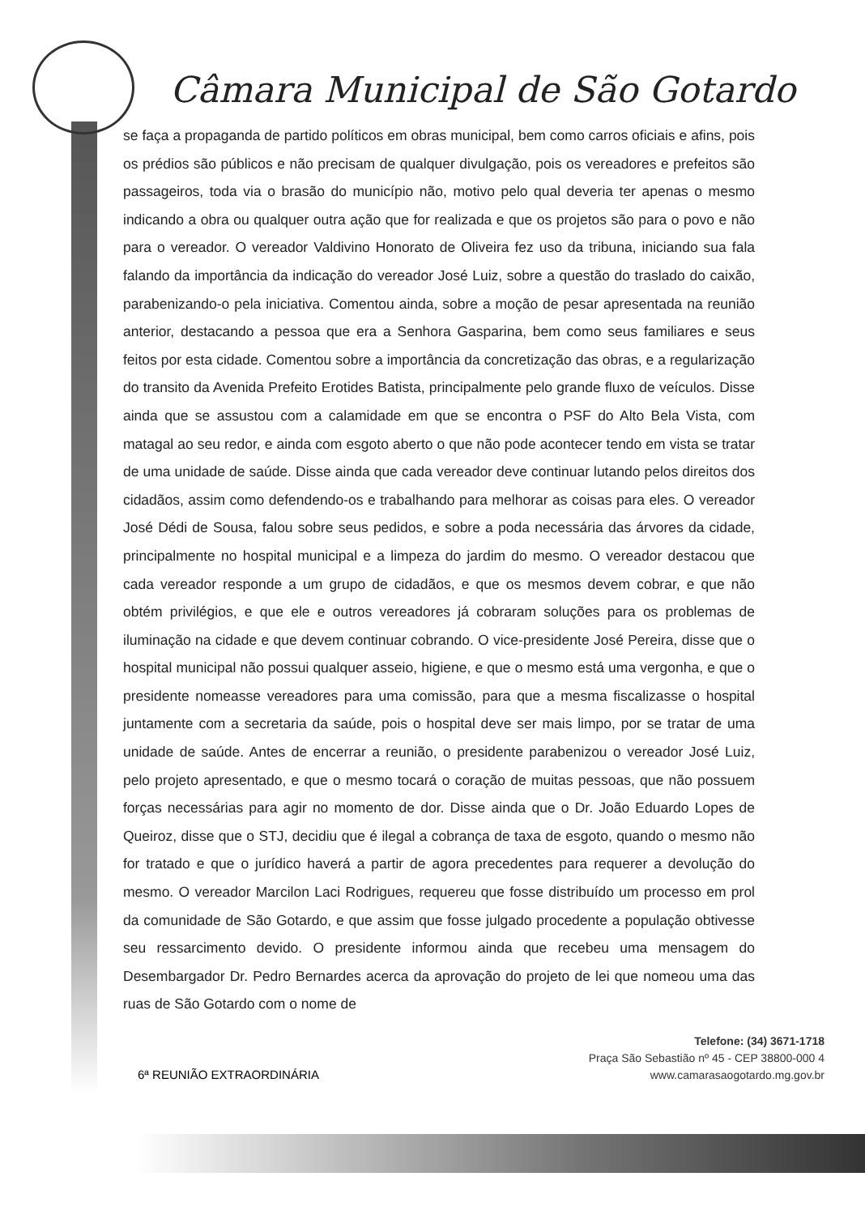Câmara Municipal de São Gotardo
se faça a propaganda de partido políticos em obras municipal, bem como carros oficiais e afins, pois os prédios são públicos e não precisam de qualquer divulgação, pois os vereadores e prefeitos são passageiros, toda via o brasão do município não, motivo pelo qual deveria ter apenas o mesmo indicando a obra ou qualquer outra ação que for realizada e que os projetos são para o povo e não para o vereador. O vereador Valdivino Honorato de Oliveira fez uso da tribuna, iniciando sua fala falando da importância da indicação do vereador José Luiz, sobre a questão do traslado do caixão, parabenizando-o pela iniciativa. Comentou ainda, sobre a moção de pesar apresentada na reunião anterior, destacando a pessoa que era a Senhora Gasparina, bem como seus familiares e seus feitos por esta cidade. Comentou sobre a importância da concretização das obras, e a regularização do transito da Avenida Prefeito Erotides Batista, principalmente pelo grande fluxo de veículos. Disse ainda que se assustou com a calamidade em que se encontra o PSF do Alto Bela Vista, com matagal ao seu redor, e ainda com esgoto aberto o que não pode acontecer tendo em vista se tratar de uma unidade de saúde. Disse ainda que cada vereador deve continuar lutando pelos direitos dos cidadãos, assim como defendendo-os e trabalhando para melhorar as coisas para eles. O vereador José Dédi de Sousa, falou sobre seus pedidos, e sobre a poda necessária das árvores da cidade, principalmente no hospital municipal e a limpeza do jardim do mesmo. O vereador destacou que cada vereador responde a um grupo de cidadãos, e que os mesmos devem cobrar, e que não obtém privilégios, e que ele e outros vereadores já cobraram soluções para os problemas de iluminação na cidade e que devem continuar cobrando. O vice-presidente José Pereira, disse que o hospital municipal não possui qualquer asseio, higiene, e que o mesmo está uma vergonha, e que o presidente nomeasse vereadores para uma comissão, para que a mesma fiscalizasse o hospital juntamente com a secretaria da saúde, pois o hospital deve ser mais limpo, por se tratar de uma unidade de saúde. Antes de encerrar a reunião, o presidente parabenizou o vereador José Luiz, pelo projeto apresentado, e que o mesmo tocará o coração de muitas pessoas, que não possuem forças necessárias para agir no momento de dor. Disse ainda que o Dr. João Eduardo Lopes de Queiroz, disse que o STJ, decidiu que é ilegal a cobrança de taxa de esgoto, quando o mesmo não for tratado e que o jurídico haverá a partir de agora precedentes para requerer a devolução do mesmo. O vereador Marcilon Laci Rodrigues, requereu que fosse distribuído um processo em prol da comunidade de São Gotardo, e que assim que fosse julgado procedente a população obtivesse seu ressarcimento devido. O presidente informou ainda que recebeu uma mensagem do Desembargador Dr. Pedro Bernardes acerca da aprovação do projeto de lei que nomeou uma das ruas de São Gotardo com o nome de
6ª REUNIÃO EXTRAORDINÁRIA
Telefone: (34) 3671-1718
Praça São Sebastião nº 45 - CEP 38800-000 4
www.camarasaogotardo.mg.gov.br